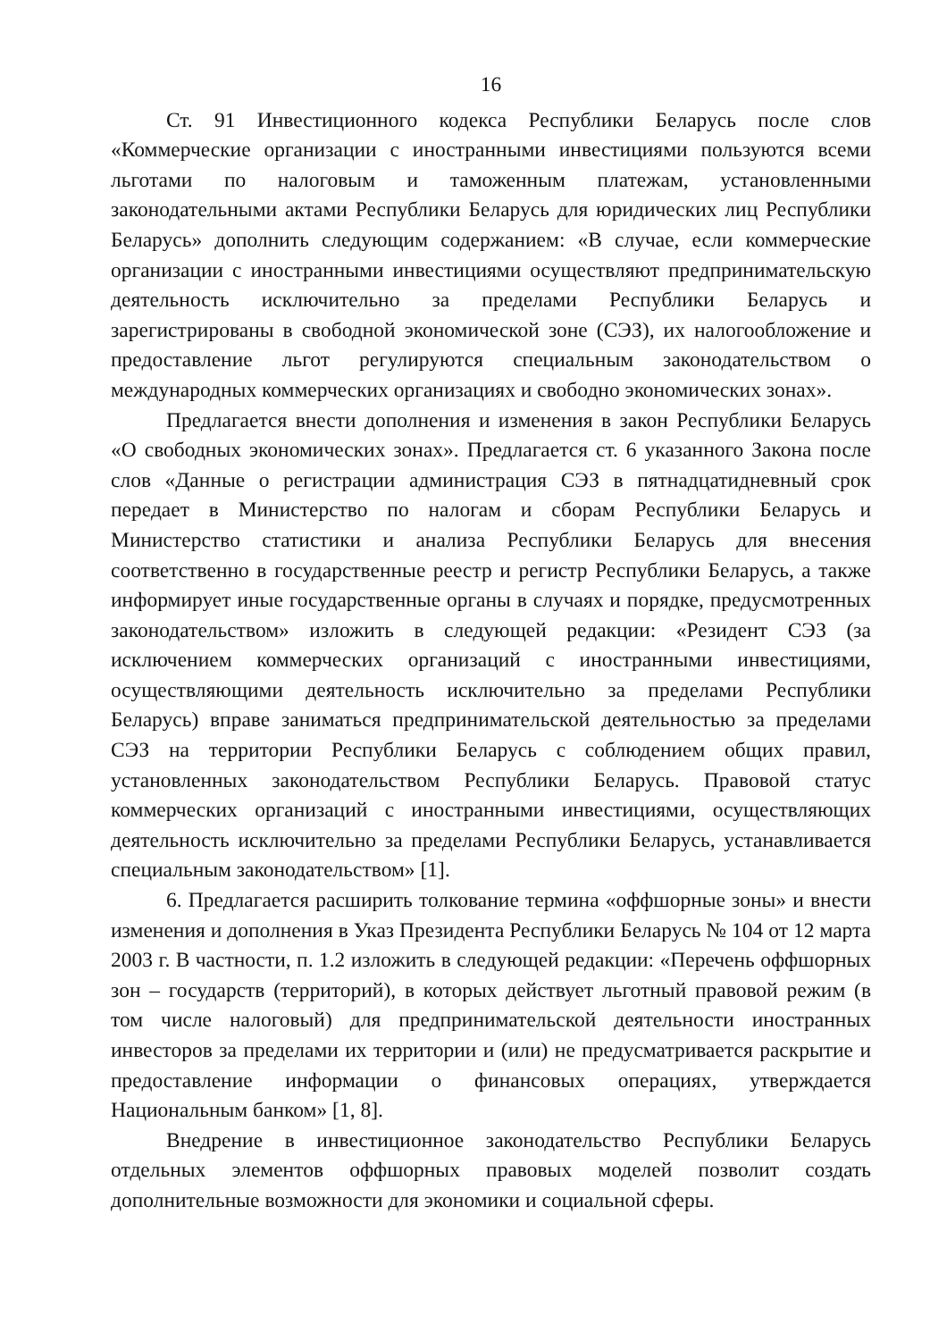16
Ст. 91 Инвестиционного кодекса Республики Беларусь после слов «Коммерческие организации с иностранными инвестициями пользуются всеми льготами по налоговым и таможенным платежам, установленными законодательными актами Республики Беларусь для юридических лиц Республики Беларусь» дополнить следующим содержанием: «В случае, если коммерческие организации с иностранными инвестициями осуществляют предпринимательскую деятельность исключительно за пределами Республики Беларусь и зарегистрированы в свободной экономической зоне (СЭЗ), их налогообложение и предоставление льгот регулируются специальным законодательством о международных коммерческих организациях и свободно экономических зонах».
Предлагается внести дополнения и изменения в закон Республики Беларусь «О свободных экономических зонах». Предлагается ст. 6 указанного Закона после слов «Данные о регистрации администрация СЭЗ в пятнадцатидневный срок передает в Министерство по налогам и сборам Республики Беларусь и Министерство статистики и анализа Республики Беларусь для внесения соответственно в государственные реестр и регистр Республики Беларусь, а также информирует иные государственные органы в случаях и порядке, предусмотренных законодательством» изложить в следующей редакции: «Резидент СЭЗ (за исключением коммерческих организаций с иностранными инвестициями, осуществляющими деятельность исключительно за пределами Республики Беларусь) вправе заниматься предпринимательской деятельностью за пределами СЭЗ на территории Республики Беларусь с соблюдением общих правил, установленных законодательством Республики Беларусь. Правовой статус коммерческих организаций с иностранными инвестициями, осуществляющих деятельность исключительно за пределами Республики Беларусь, устанавливается специальным законодательством» [1].
6. Предлагается расширить толкование термина «оффшорные зоны» и внести изменения и дополнения в Указ Президента Республики Беларусь № 104 от 12 марта 2003 г. В частности, п. 1.2 изложить в следующей редакции: «Перечень оффшорных зон – государств (территорий), в которых действует льготный правовой режим (в том числе налоговый) для предпринимательской деятельности иностранных инвесторов за пределами их территории и (или) не предусматривается раскрытие и предоставление информации о финансовых операциях, утверждается Национальным банком» [1, 8].
Внедрение в инвестиционное законодательство Республики Беларусь отдельных элементов оффшорных правовых моделей позволит создать дополнительные возможности для экономики и социальной сферы.